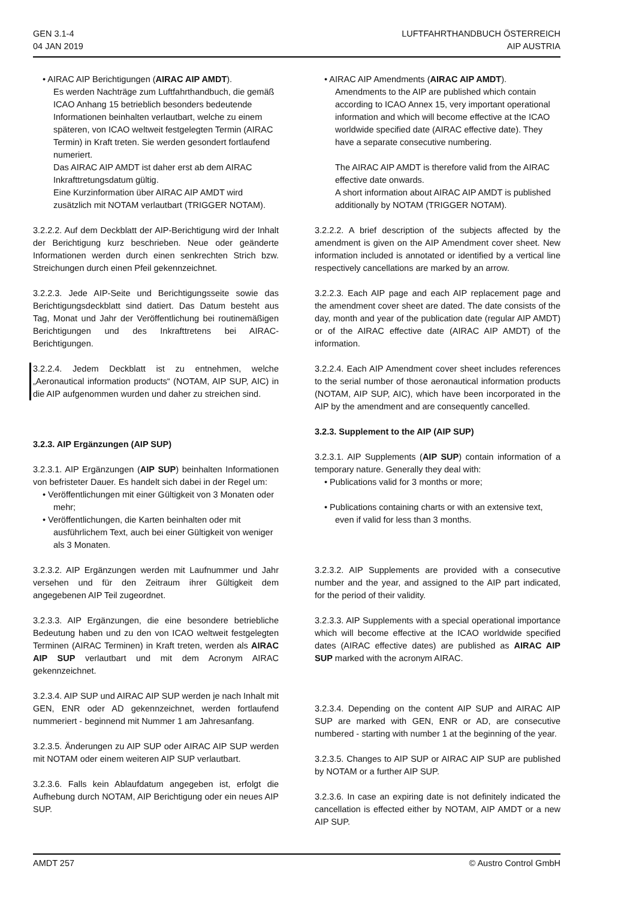GEN 3.1-4
04 JAN 2019
LUFTFAHRTHANDBUCH ÖSTERREICH
AIP AUSTRIA
• AIRAC AIP Berichtigungen (AIRAC AIP AMDT).
Es werden Nachträge zum Luftfahrthandbuch, die gemäß ICAO Anhang 15 betrieblich besonders bedeutende Informationen beinhalten verlautbart, welche zu einem späteren, von ICAO weltweit festgelegten Termin (AIRAC Termin) in Kraft treten. Sie werden gesondert fortlaufend numeriert.
Das AIRAC AIP AMDT ist daher erst ab dem AIRAC Inkrafttretungsdatum gültig.
Eine Kurzinformation über AIRAC AIP AMDT wird zusätzlich mit NOTAM verlautbart (TRIGGER NOTAM).
3.2.2.2. Auf dem Deckblatt der AIP-Berichtigung wird der Inhalt der Berichtigung kurz beschrieben. Neue oder geänderte Informationen werden durch einen senkrechten Strich bzw. Streichungen durch einen Pfeil gekennzeichnet.
3.2.2.3. Jede AIP-Seite und Berichtigungsseite sowie das Berichtigungsdeckblatt sind datiert. Das Datum besteht aus Tag, Monat und Jahr der Veröffentlichung bei routinemäßigen Berichtigungen und des Inkrafttretens bei AIRAC-Berichtigungen.
3.2.2.4. Jedem Deckblatt ist zu entnehmen, welche „Aeronautical information products“ (NOTAM, AIP SUP, AIC) in die AIP aufgenommen wurden und daher zu streichen sind.
3.2.3. AIP Ergänzungen (AIP SUP)
3.2.3.1. AIP Ergänzungen (AIP SUP) beinhalten Informationen von befristeter Dauer. Es handelt sich dabei in der Regel um:
• Veröffentlichungen mit einer Gültigkeit von 3 Monaten oder mehr;
• Veröffentlichungen, die Karten beinhalten oder mit ausführlichem Text, auch bei einer Gültigkeit von weniger als 3 Monaten.
3.2.3.2. AIP Ergänzungen werden mit Laufnummer und Jahr versehen und für den Zeitraum ihrer Gültigkeit dem angegebenen AIP Teil zugeordnet.
3.2.3.3. AIP Ergänzungen, die eine besondere betriebliche Bedeutung haben und zu den von ICAO weltweit festgelegten Terminen (AIRAC Terminen) in Kraft treten, werden als AIRAC AIP SUP verlautbart und mit dem Acronym AIRAC gekennzeichnet.
3.2.3.4. AIP SUP und AIRAC AIP SUP werden je nach Inhalt mit GEN, ENR oder AD gekennzeichnet, werden fortlaufend nummeriert - beginnend mit Nummer 1 am Jahresanfang.
3.2.3.5. Änderungen zu AIP SUP oder AIRAC AIP SUP werden mit NOTAM oder einem weiteren AIP SUP verlautbart.
3.2.3.6. Falls kein Ablaufdatum angegeben ist, erfolgt die Aufhebung durch NOTAM, AIP Berichtigung oder ein neues AIP SUP.
• AIRAC AIP Amendments (AIRAC AIP AMDT).
Amendments to the AIP are published which contain according to ICAO Annex 15, very important operational information and which will become effective at the ICAO worldwide specified date (AIRAC effective date). They have a separate consecutive numbering.
The AIRAC AIP AMDT is therefore valid from the AIRAC effective date onwards.
A short information about AIRAC AIP AMDT is published additionally by NOTAM (TRIGGER NOTAM).
3.2.2.2. A brief description of the subjects affected by the amendment is given on the AIP Amendment cover sheet. New information included is annotated or identified by a vertical line respectively cancellations are marked by an arrow.
3.2.2.3. Each AIP page and each AIP replacement page and the amendment cover sheet are dated. The date consists of the day, month and year of the publication date (regular AIP AMDT) or of the AIRAC effective date (AIRAC AIP AMDT) of the information.
3.2.2.4. Each AIP Amendment cover sheet includes references to the serial number of those aeronautical information products (NOTAM, AIP SUP, AIC), which have been incorporated in the AIP by the amendment and are consequently cancelled.
3.2.3. Supplement to the AIP (AIP SUP)
3.2.3.1. AIP Supplements (AIP SUP) contain information of a temporary nature. Generally they deal with:
• Publications valid for 3 months or more;
• Publications containing charts or with an extensive text, even if valid for less than 3 months.
3.2.3.2. AIP Supplements are provided with a consecutive number and the year, and assigned to the AIP part indicated, for the period of their validity.
3.2.3.3. AIP Supplements with a special operational importance which will become effective at the ICAO worldwide specified dates (AIRAC effective dates) are published as AIRAC AIP SUP marked with the acronym AIRAC.
3.2.3.4. Depending on the content AIP SUP and AIRAC AIP SUP are marked with GEN, ENR or AD, are consecutive numbered - starting with number 1 at the beginning of the year.
3.2.3.5. Changes to AIP SUP or AIRAC AIP SUP are published by NOTAM or a further AIP SUP.
3.2.3.6. In case an expiring date is not definitely indicated the cancellation is effected either by NOTAM, AIP AMDT or a new AIP SUP.
AMDT 257 © Austro Control GmbH